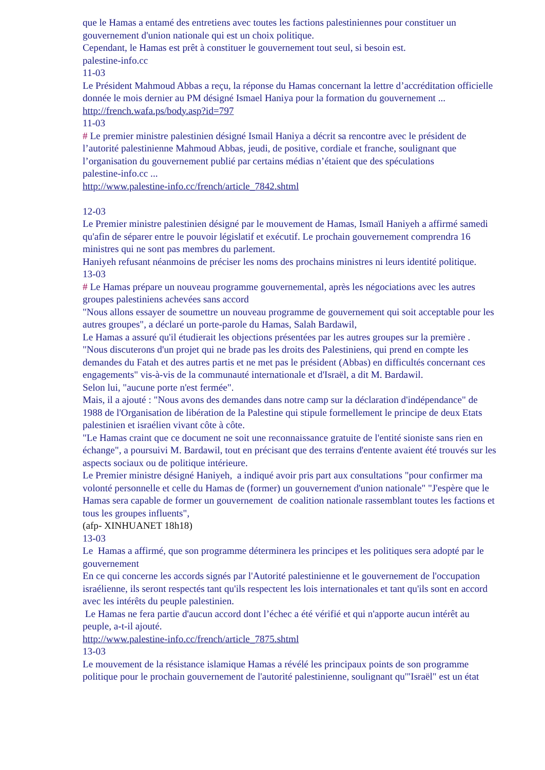que le Hamas a entamé des entretiens avec toutes les factions palestiniennes pour constituer un gouvernement d'union nationale qui est un choix politique.
Cependant, le Hamas est prêt à constituer le gouvernement tout seul, si besoin est.
palestine-info.cc
11-03
Le Président Mahmoud Abbas a reçu, la réponse du Hamas concernant la lettre d’accréditation officielle donnée le mois dernier au PM désigné Ismael Haniya pour la formation du gouvernement ...
http://french.wafa.ps/body.asp?id=797
11-03
# Le premier ministre palestinien désigné Ismail Haniya a décrit sa rencontre avec le président de l’autorité palestinienne Mahmoud Abbas, jeudi, de positive, cordiale et franche, soulignant que l’organisation du gouvernement publié par certains médias n’étaient que des spéculations
palestine-info.cc ...
http://www.palestine-info.cc/french/article_7842.shtml
12-03
Le Premier ministre palestinien désigné par le mouvement de Hamas, Ismaïl Haniyeh a affirmé samedi qu'afin de séparer entre le pouvoir législatif et exécutif. Le prochain gouvernement comprendra 16 ministres qui ne sont pas membres du parlement.
Haniyeh refusant néanmoins de préciser les noms des prochains ministres ni leurs identité politique.
13-03
# Le Hamas prépare un nouveau programme gouvernemental, après les négociations avec les autres groupes palestiniens achevées sans accord
"Nous allons essayer de soumettre un nouveau programme de gouvernement qui soit acceptable pour les autres groupes", a déclaré un porte-parole du Hamas, Salah Bardawil,
Le Hamas a assuré qu'il étudierait les objections présentées par les autres groupes sur la première .
"Nous discuterons d'un projet qui ne brade pas les droits des Palestiniens, qui prend en compte les demandes du Fatah et des autres partis et ne met pas le président (Abbas) en difficultés concernant ces engagements" vis-à-vis de la communauté internationale et d'Israël, a dit M. Bardawil.
Selon lui, "aucune porte n'est fermée".
Mais, il a ajouté : "Nous avons des demandes dans notre camp sur la déclaration d'indépendance" de 1988 de l'Organisation de libération de la Palestine qui stipule formellement le principe de deux Etats palestinien et israélien vivant côte à côte.
"Le Hamas craint que ce document ne soit une reconnaissance gratuite de l'entité sioniste sans rien en échange", a poursuivi M. Bardawil, tout en précisant que des terrains d'entente avaient été trouvés sur les aspects sociaux ou de politique intérieure.
Le Premier ministre désigné Haniyeh, a indiqué avoir pris part aux consultations "pour confirmer ma volonté personnelle et celle du Hamas de (former) un gouvernement d'union nationale" "J'espère que le Hamas sera capable de former un gouvernement de coalition nationale rassemblant toutes les factions et tous les groupes influents",
(afp- XINHUANET 18h18)
13-03
Le Hamas a affirmé, que son programme déterminera les principes et les politiques sera adopté par le gouvernement
En ce qui concerne les accords signés par l'Autorité palestinienne et le gouvernement de l'occupation israélienne, ils seront respectés tant qu'ils respectent les lois internationales et tant qu'ils sont en accord avec les intérêts du peuple palestinien.
Le Hamas ne fera partie d'aucun accord dont l’échec a été vérifié et qui n'apporte aucun intérêt au peuple, a-t-il ajouté.
http://www.palestine-info.cc/french/article_7875.shtml
13-03
Le mouvement de la résistance islamique Hamas a révélé les principaux points de son programme politique pour le prochain gouvernement de l'autorité palestinienne, soulignant qu'"Israël" est un état